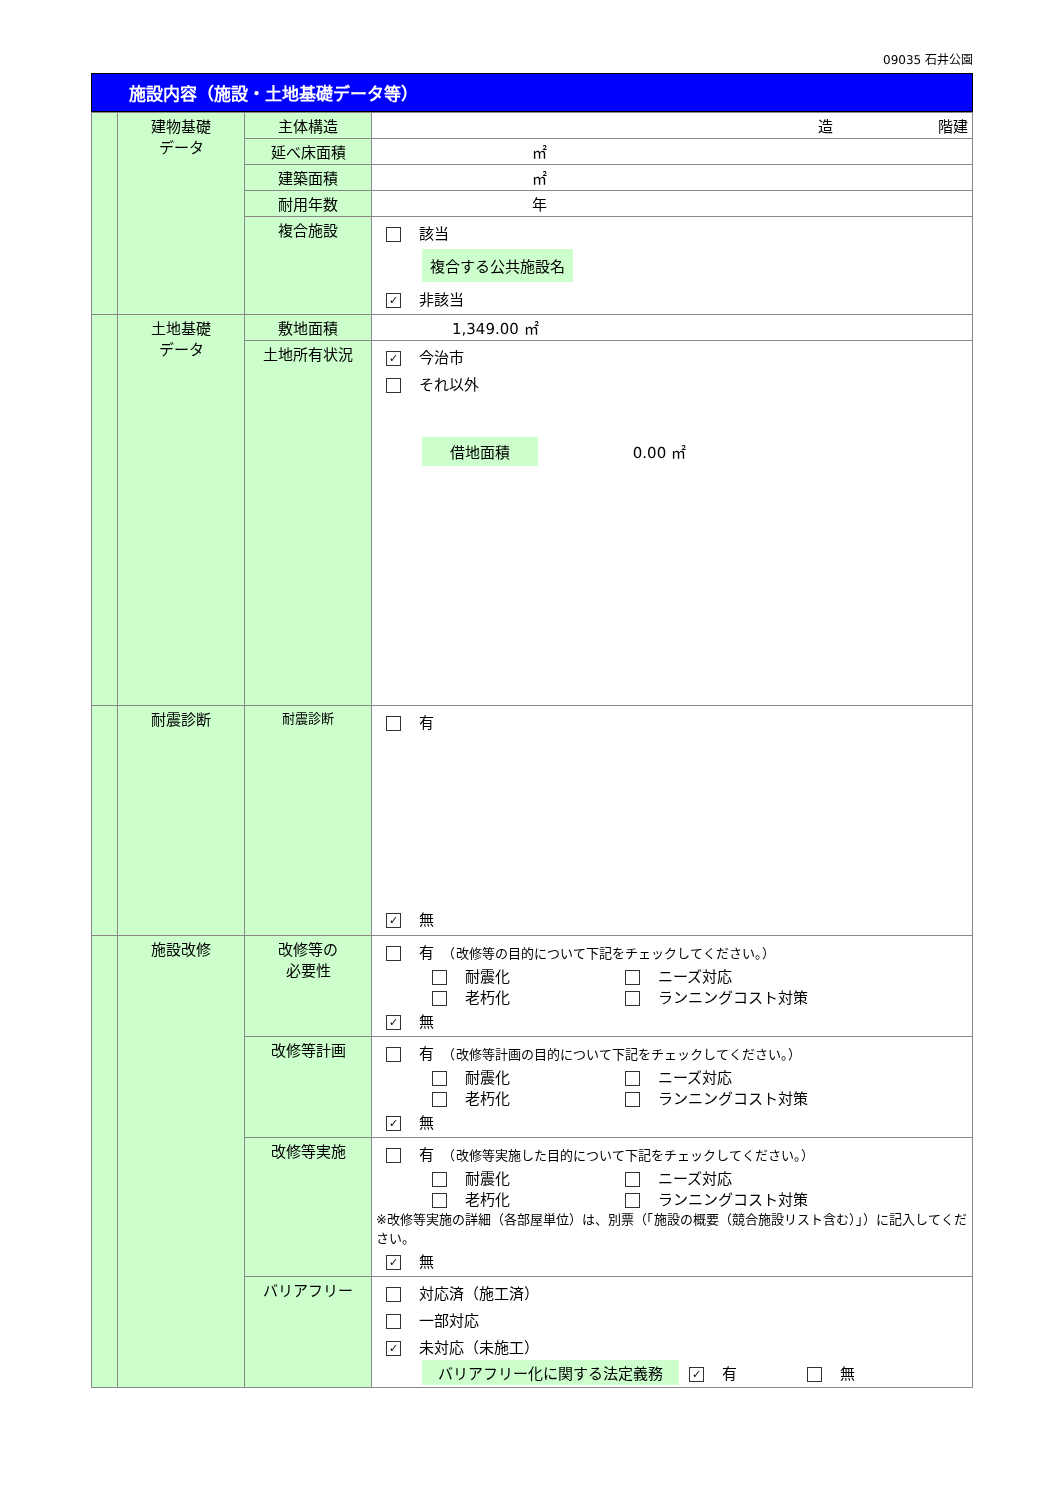09035 石井公園
施設内容（施設・土地基礎データ等）
| | 建物基礎 データ | 主体構造 | 造 階建 |
| | | 延べ床面積 | ㎡ |
| | | 建築面積 | ㎡ |
| | | 耐用年数 | 年 |
| | | 複合施設 | 該当 複合する公共施設名 ✓ 非該当 |
| | 土地基礎 データ | 敷地面積 | 1,349.00 ㎡ |
| | | 土地所有状況 | ✓ 今治市 それ以外 借地面積 0.00 ㎡ |
| | 耐震診断 | 耐震診断 | 有 ✓ 無 |
| | 施設改修 | 改修等の 必要性 | 有 （改修等の目的について下記をチェックしてください。） 耐震化 ニーズ対応 老朽化 ランニングコスト対策 ✓ 無 |
| | | 改修等計画 | 有 （改修等計画の目的について下記をチェックしてください。） 耐震化 ニーズ対応 老朽化 ランニングコスト対策 ✓ 無 |
| | | 改修等実施 | 有 （改修等実施した目的について下記をチェックしてください。） 耐震化 ニーズ対応 老朽化 ランニングコスト対策 ※改修等実施の詳細（各部屋単位）は、別票（「施設の概要（競合施設リスト含む）」）に記入してください。 ✓ 無 |
| | | バリアフリー | 対応済（施工済） 一部対応 ✓ 未対応（未施工） バリアフリー化に関する法定義務 ✓ 有 無 |